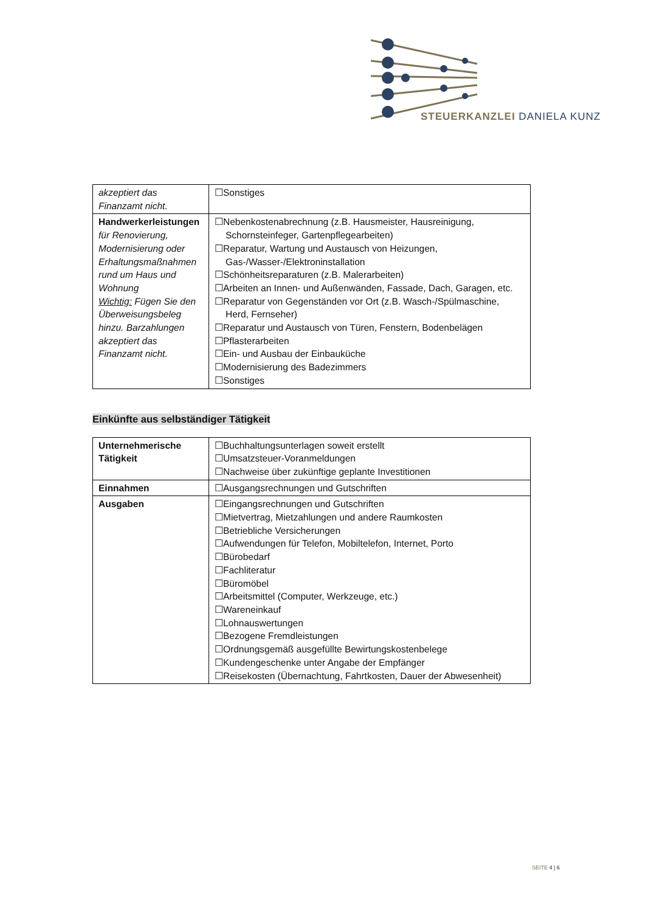STEUERKANZLEI DANIELA KUNZ
| akzeptiert das Finanzamt nicht. | ☐Sonstiges |
| Handwerkerleistungen für Renovierung, Modernisierung oder Erhaltungsmaßnahmen rund um Haus und Wohnung Wichtig: Fügen Sie den Überweisungsbeleg hinzu. Barzahlungen akzeptiert das Finanzamt nicht. | ☐Nebenkostenabrechnung (z.B. Hausmeister, Hausreinigung, Schornsteinfeger, Gartenpflegearbeiten) ☐Reparatur, Wartung und Austausch von Heizungen, Gas-/Wasser-/Elektroninstallation ☐Schönheitsreparaturen (z.B. Malerarbeiten) ☐Arbeiten an Innen- und Außenwänden, Fassade, Dach, Garagen, etc. ☐Reparatur von Gegenständen vor Ort (z.B. Wasch-/Spülmaschine, Herd, Fernseher) ☐Reparatur und Austausch von Türen, Fenstern, Bodenbelägen ☐Pflasterarbeiten ☐Ein- und Ausbau der Einbauküche ☐Modernisierung des Badezimmers ☐Sonstiges |
Einkünfte aus selbständiger Tätigkeit
| Unternehmerische Tätigkeit | ☐Buchhaltungsunterlagen soweit erstellt ☐Umsatzsteuer-Voranmeldungen ☐Nachweise über zukünftige geplante Investitionen |
| Einnahmen | ☐Ausgangsrechnungen und Gutschriften |
| Ausgaben | ☐Eingangsrechnungen und Gutschriften ☐Mietvertrag, Mietzahlungen und andere Raumkosten ☐Betriebliche Versicherungen ☐Aufwendungen für Telefon, Mobiltelefon, Internet, Porto ☐Bürobedarf ☐Fachliteratur ☐Büromöbel ☐Arbeitsmittel (Computer, Werkzeuge, etc.) ☐Wareneinkauf ☐Lohnauswertungen ☐Bezogene Fremdleistungen ☐Ordnungsgemäß ausgefüllte Bewirtungskostenbelege ☐Kundengeschenke unter Angabe der Empfänger ☐Reisekosten (Übernachtung, Fahrtkosten, Dauer der Abwesenheit) |
SEITE 4 | 6